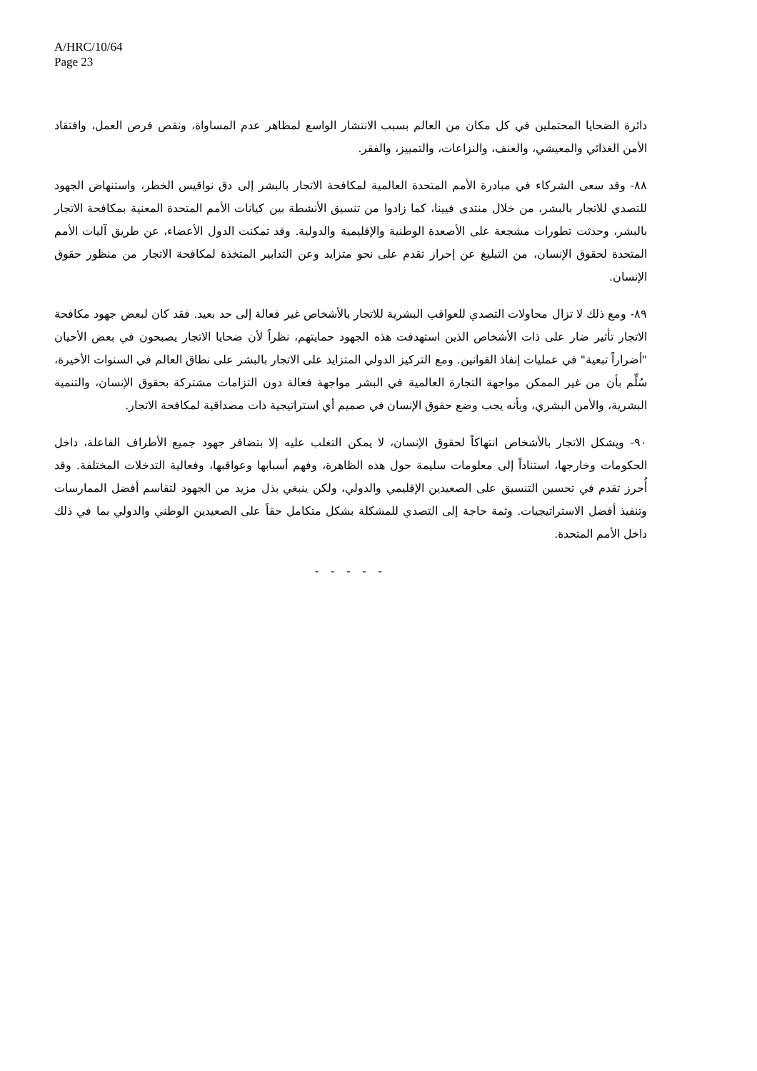A/HRC/10/64
Page 23
دائرة الضحايا المحتملين في كل مكان من العالم بسبب الانتشار الواسع لمظاهر عدم المساواة، ونقص فرص العمل، وافتقاد الأمن الغذائي والمعيشي، والعنف، والنزاعات، والتمييز، والفقر.
٨٨- وقد سعى الشركاء في مبادرة الأمم المتحدة العالمية لمكافحة الاتجار بالبشر إلى دق نواقيس الخطر، واستنهاض الجهود للتصدي للاتجار بالبشر، من خلال منتدى فيينا، كما زادوا من تنسيق الأنشطة بين كيانات الأمم المتحدة المعنية بمكافحة الاتجار بالبشر، وحدثت تطورات مشجعة على الأصعدة الوطنية والإقليمية والدولية. وقد تمكنت الدول الأعضاء، عن طريق آليات الأمم المتحدة لحقوق الإنسان، من التبليغ عن إحراز تقدم على نحو متزايد وعن التدابير المتخذة لمكافحة الاتجار من منظور حقوق الإنسان.
٨٩- ومع ذلك لا تزال محاولات التصدي للعواقب البشرية للاتجار بالأشخاص غير فعالة إلى حد بعيد. فقد كان لبعض جهود مكافحة الاتجار تأثير ضار على ذات الأشخاص الذين استهدفت هذه الجهود حمايتهم، نظراً لأن ضحايا الاتجار يصبحون في بعض الأحيان "أضراراً تبعية" في عمليات إنفاذ القوانين. ومع التركيز الدولي المتزايد على الاتجار بالبشر على نطاق العالم في السنوات الأخيرة، سُلِّم بأن من غير الممكن مواجهة التجارة العالمية في البشر مواجهة فعالة دون التزامات مشتركة بحقوق الإنسان، والتنمية البشرية، والأمن البشري، وبأنه يجب وضع حقوق الإنسان في صميم أي استراتيجية ذات مصداقية لمكافحة الاتجار.
٩٠- ويشكل الاتجار بالأشخاص انتهاكاً لحقوق الإنسان، لا يمكن التغلب عليه إلا بتضافر جهود جميع الأطراف الفاعلة، داخل الحكومات وخارجها، استناداً إلى معلومات سليمة حول هذه الظاهرة، وفهم أسبابها وعواقبها، وفعالية التدخلات المختلفة. وقد أُحرز تقدم في تحسين التنسيق على الصعيدين الإقليمي والدولي، ولكن ينبغي بذل مزيد من الجهود لتقاسم أفضل الممارسات وتنفيذ أفضل الاستراتيجيات. وثمة حاجة إلى التصدي للمشكلة بشكل متكامل حقاً على الصعيدين الوطني والدولي بما في ذلك داخل الأمم المتحدة.
- - - - -